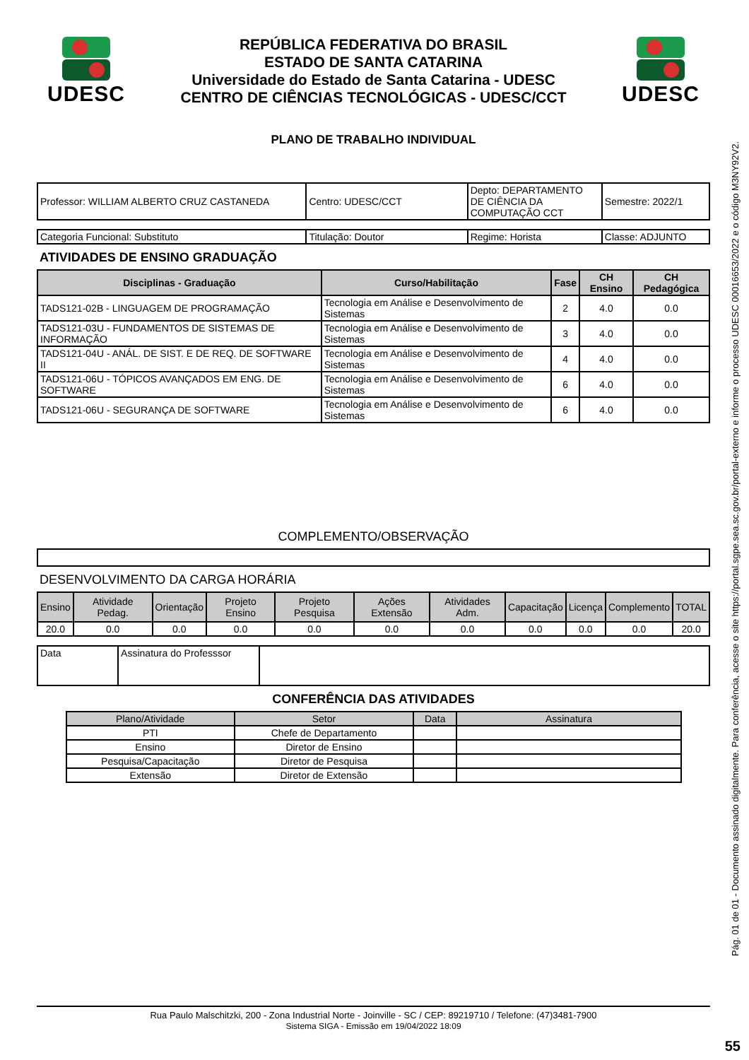UDESC
REPÚBLICA FEDERATIVA DO BRASIL
ESTADO DE SANTA CATARINA
Universidade do Estado de Santa Catarina - UDESC
CENTRO DE CIÊNCIAS TECNOLÓGICAS - UDESC/CCT
UDESC
PLANO DE TRABALHO INDIVIDUAL
| Professor: WILLIAM ALBERTO CRUZ CASTANEDA | Centro: UDESC/CCT | Depto: DEPARTAMENTO DE CIÊNCIA DA COMPUTAÇÃO CCT | Semestre: 2022/1 |
| Categoria Funcional: Substituto | Titulação: Doutor | Regime: Horista | Classe: ADJUNTO |
ATIVIDADES DE ENSINO GRADUAÇÃO
| Disciplinas - Graduação | Curso/Habilitação | Fase | CH Ensino | CH Pedagógica |
| --- | --- | --- | --- | --- |
| TADS121-02B - LINGUAGEM DE PROGRAMAÇÃO | Tecnologia em Análise e Desenvolvimento de Sistemas | 2 | 4.0 | 0.0 |
| TADS121-03U - FUNDAMENTOS DE SISTEMAS DE INFORMAÇÃO | Tecnologia em Análise e Desenvolvimento de Sistemas | 3 | 4.0 | 0.0 |
| TADS121-04U - ANÁL. DE SIST. E DE REQ. DE SOFTWARE II | Tecnologia em Análise e Desenvolvimento de Sistemas | 4 | 4.0 | 0.0 |
| TADS121-06U - TÓPICOS AVANÇADOS EM ENG. DE SOFTWARE | Tecnologia em Análise e Desenvolvimento de Sistemas | 6 | 4.0 | 0.0 |
| TADS121-06U - SEGURANÇA DE SOFTWARE | Tecnologia em Análise e Desenvolvimento de Sistemas | 6 | 4.0 | 0.0 |
COMPLEMENTO/OBSERVAÇÃO
DESENVOLVIMENTO DA CARGA HORÁRIA
| Ensino | Atividade Pedag. | Orientação | Projeto Ensino | Projeto Pesquisa | Ações Extensão | Atividades Adm. | Capacitação | Licença | Complemento | TOTAL |
| 20.0 | 0.0 | 0.0 | 0.0 | 0.0 | 0.0 | 0.0 | 0.0 | 0.0 | 0.0 | 20.0 |
| Data | Assinatura do Professsor | |
CONFERÊNCIA DAS ATIVIDADES
| Plano/Atividade | Setor | Data | Assinatura |
| PTI | Chefe de Departamento | | |
| Ensino | Diretor de Ensino | | |
| Pesquisa/Capacitação | Diretor de Pesquisa | | |
| Extensão | Diretor de Extensão | | |
Rua Paulo Malschitzki, 200 - Zona Industrial Norte - Joinville - SC / CEP: 89219710 / Telefone: (47)3481-7900
Sistema SIGA - Emissão em 19/04/2022 18:09
Pág. 01 de 01 - Documento assinado digitalmente. Para conferência, acesse o site https://portal.sgpe.sea.sc.gov.br/portal-externo e informe o processo UDESC 00016653/2022 e o código M3NY92V2.
55